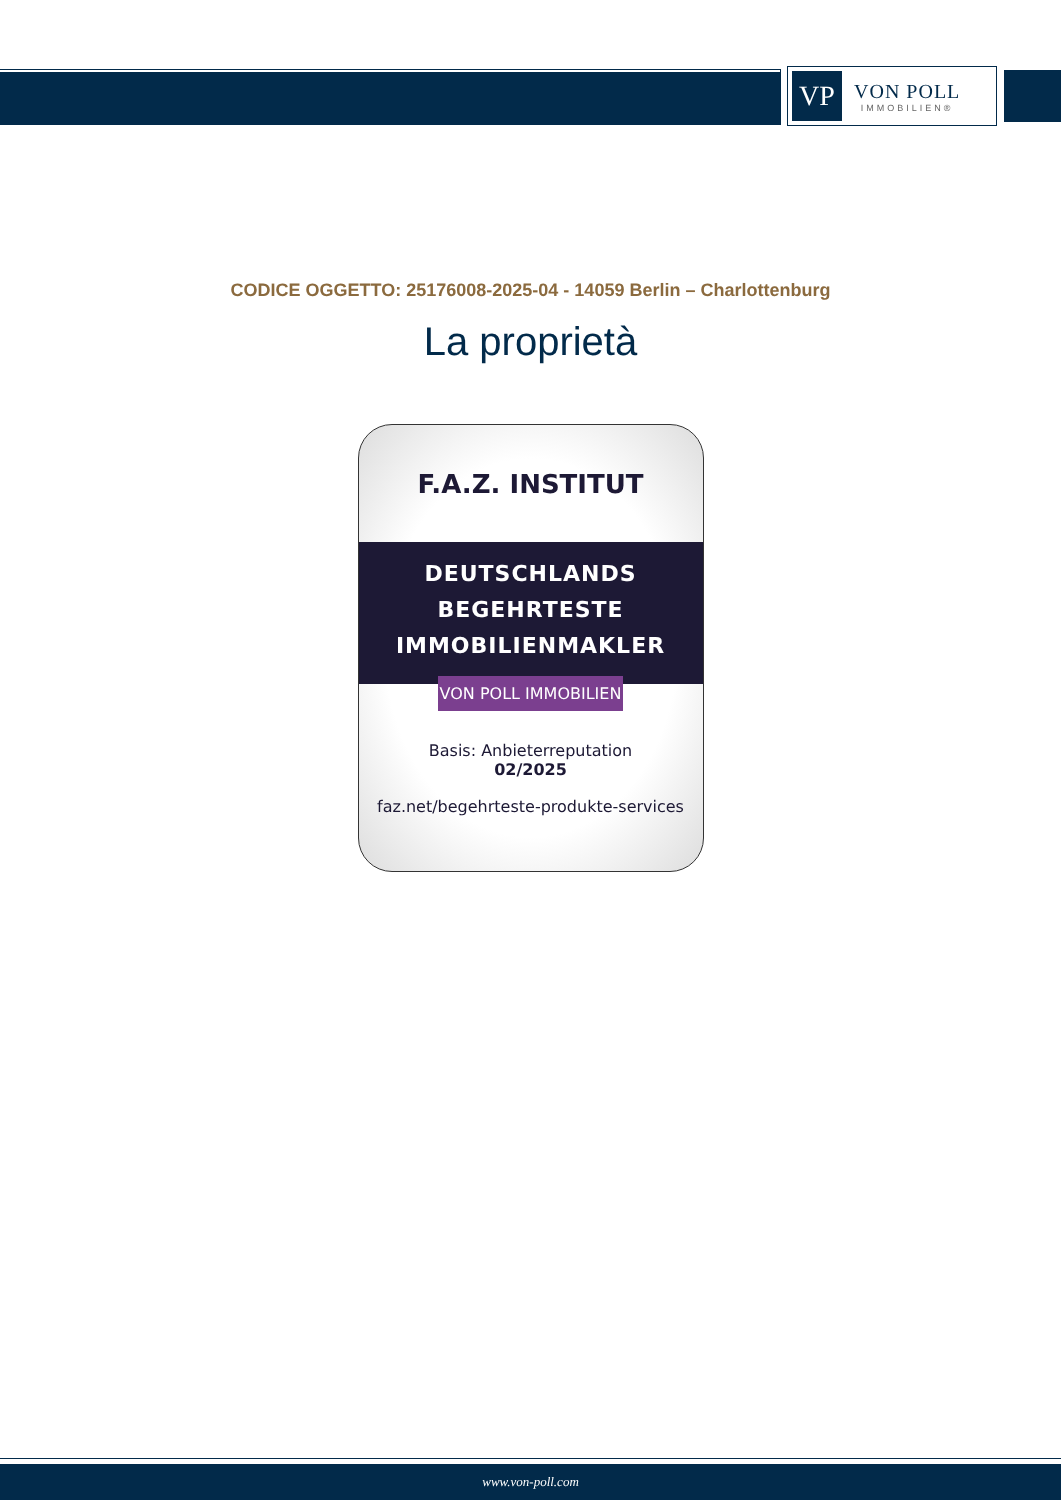VP
VON POLL
IMMOBILIEN®
CODICE OGGETTO: 25176008-2025-04 - 14059 Berlin – Charlottenburg
La proprietà
F.A.Z. INSTITUT
DEUTSCHLANDS
BEGEHRTESTE
IMMOBILIENMAKLER
VON POLL IMMOBILIEN
Basis: Anbieterreputation
02/2025
faz.net/begehrteste-produkte-services
www.von-poll.com